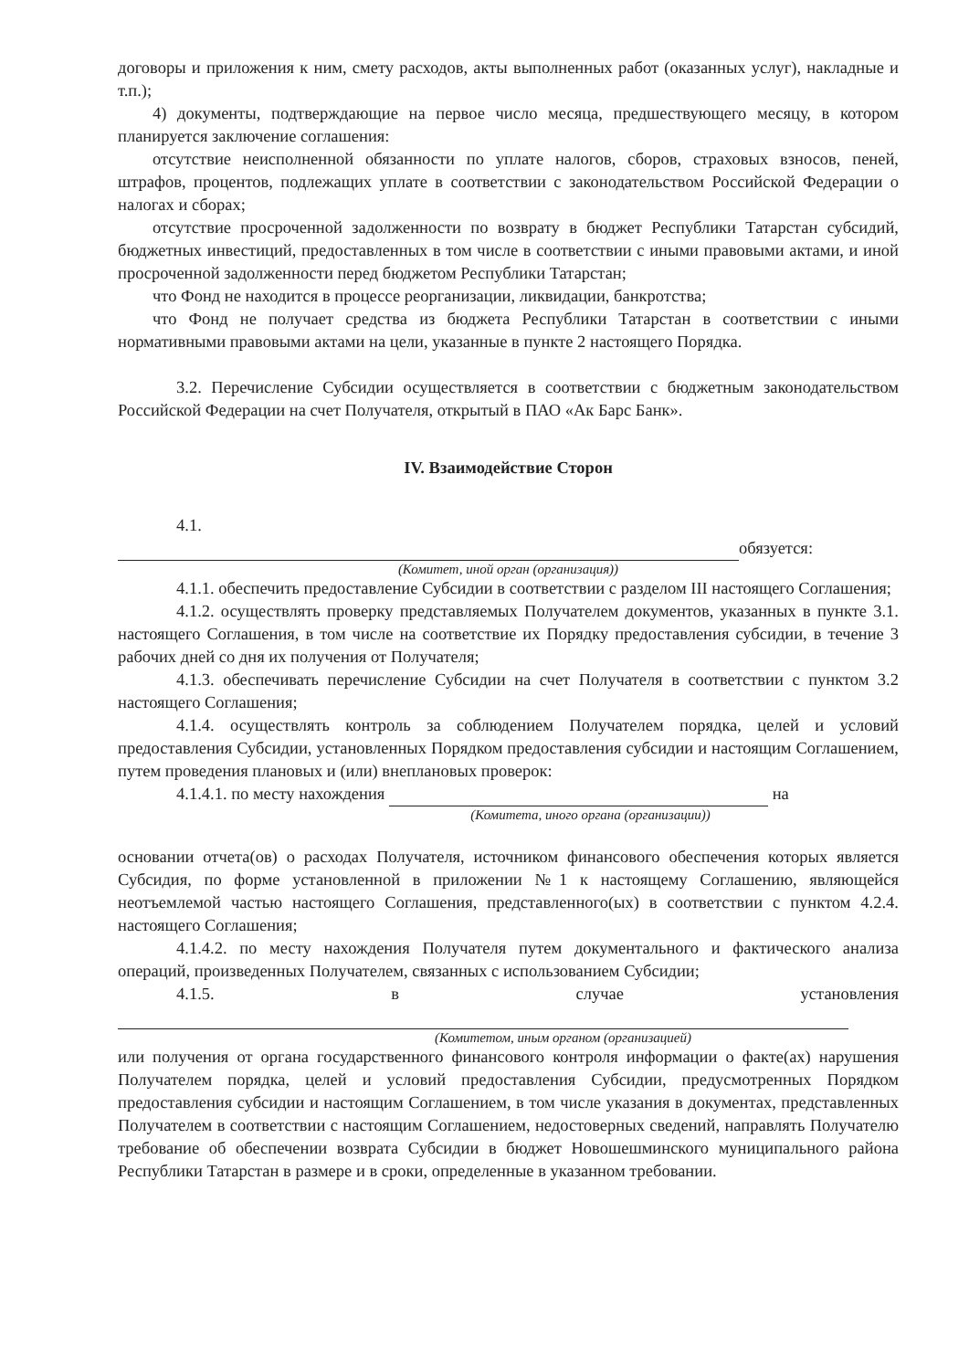договоры и приложения к ним, смету расходов, акты выполненных работ (оказанных услуг), накладные и т.п.);
4) документы, подтверждающие на первое число месяца, предшествующего месяцу, в котором планируется заключение соглашения:
отсутствие неисполненной обязанности по уплате налогов, сборов, страховых взносов, пеней, штрафов, процентов, подлежащих уплате в соответствии с законодательством Российской Федерации о налогах и сборах;
отсутствие просроченной задолженности по возврату в бюджет Республики Татарстан субсидий, бюджетных инвестиций, предоставленных в том числе в соответствии с иными правовыми актами, и иной просроченной задолженности перед бюджетом Республики Татарстан;
что Фонд не находится в процессе реорганизации, ликвидации, банкротства;
что Фонд не получает средства из бюджета Республики Татарстан в соответствии с иными нормативными правовыми актами на цели, указанные в пункте 2 настоящего Порядка.
3.2. Перечисление Субсидии осуществляется в соответствии с бюджетным законодательством Российской Федерации на счет Получателя, открытый в ПАО «Ак Барс Банк».
IV. Взаимодействие Сторон
4.1.
обязуется:
(Комитет, иной орган (организация))
4.1.1. обеспечить предоставление Субсидии в соответствии с разделом III настоящего Соглашения;
4.1.2. осуществлять проверку представляемых Получателем документов, указанных в пункте 3.1. настоящего Соглашения, в том числе на соответствие их Порядку предоставления субсидии, в течение 3 рабочих дней со дня их получения от Получателя;
4.1.3. обеспечивать перечисление Субсидии на счет Получателя в соответствии с пунктом 3.2 настоящего Соглашения;
4.1.4. осуществлять контроль за соблюдением Получателем порядка, целей и условий предоставления Субсидии, установленных Порядком предоставления субсидии и настоящим Соглашением, путем проведения плановых и (или) внеплановых проверок:
4.1.4.1. по месту нахождения на
(Комитета, иного органа (организации))
основании отчета(ов) о расходах Получателя, источником финансового обеспечения которых является Субсидия, по форме установленной в приложении №1 к настоящему Соглашению, являющейся неотъемлемой частью настоящего Соглашения, представленного(ых) в соответствии с пунктом 4.2.4. настоящего Соглашения;
4.1.4.2. по месту нахождения Получателя путем документального и фактического анализа операций, произведенных Получателем, связанных с использованием Субсидии;
4.1.5. в случае установления
(Комитетом, иным органом (организацией)
или получения от органа государственного финансового контроля информации о факте(ах) нарушения Получателем порядка, целей и условий предоставления Субсидии, предусмотренных Порядком предоставления субсидии и настоящим Соглашением, в том числе указания в документах, представленных Получателем в соответствии с настоящим Соглашением, недостоверных сведений, направлять Получателю требование об обеспечении возврата Субсидии в бюджет Новошешминского муниципального района Республики Татарстан в размере и в сроки, определенные в указанном требовании.